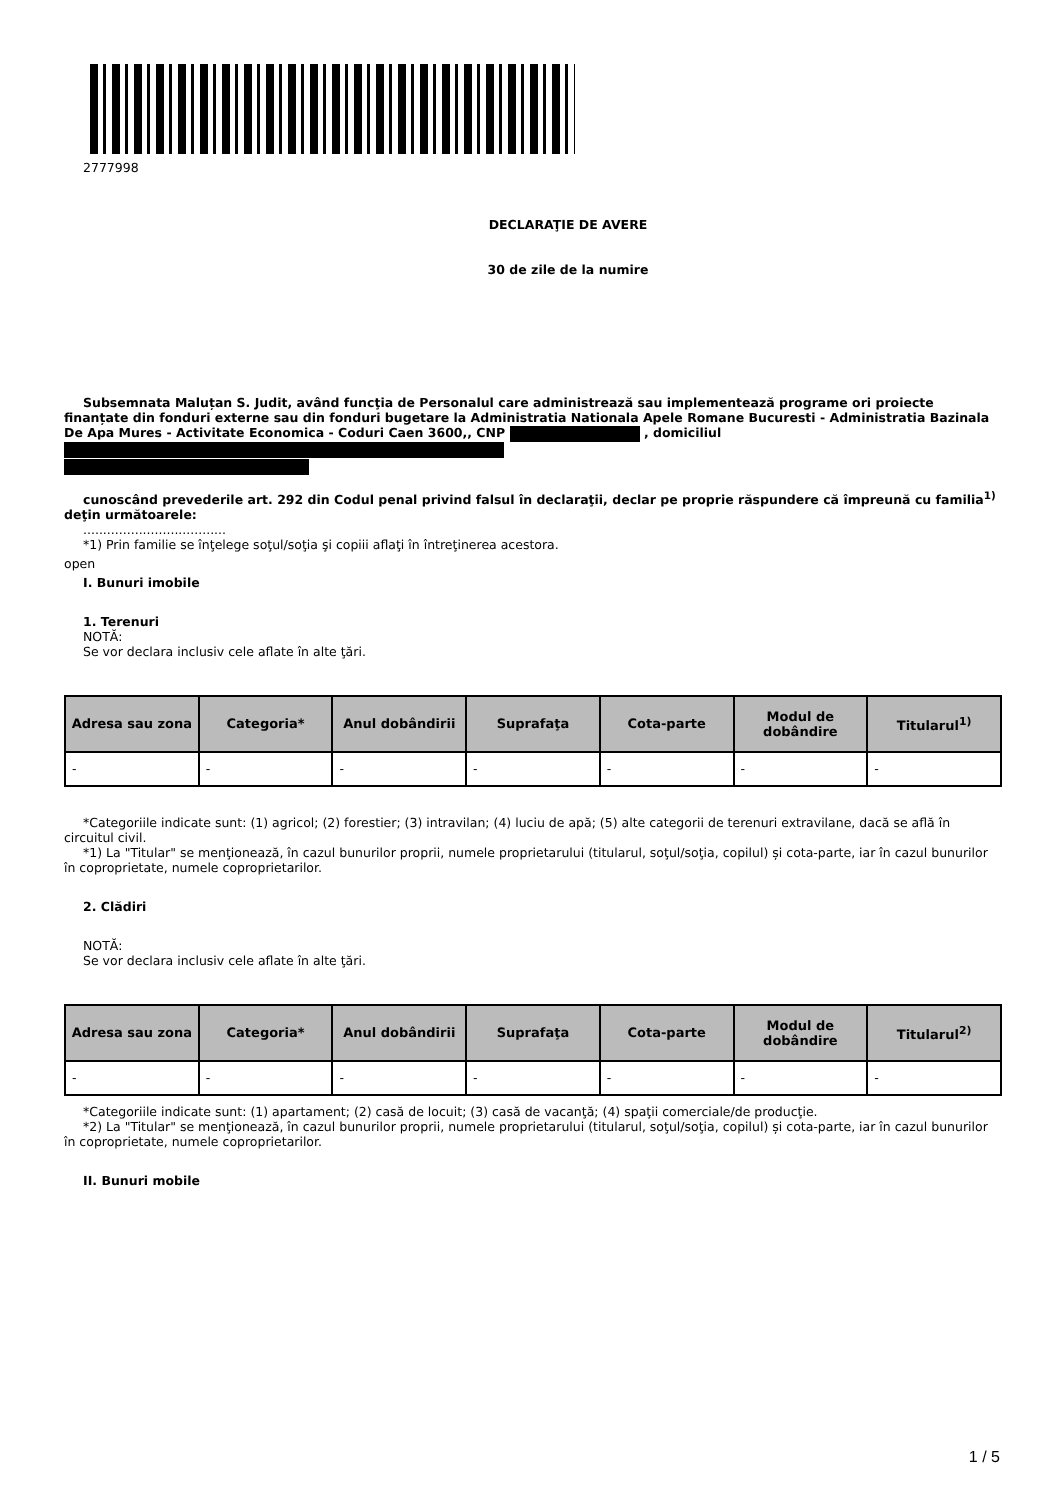2777998
DECLARAŢIE DE AVERE
30 de zile de la numire
Subsemnata Maluțan S. Judit, având funcţia de Personalul care administrează sau implementează programe ori proiecte finanțate din fonduri externe sau din fonduri bugetare la Administratia Nationala Apele Romane Bucuresti - Administratia Bazinala De Apa Mures - Activitate Economica - Coduri Caen 3600,, CNP , domiciliul
cunoscând prevederile art. 292 din Codul penal privind falsul în declaraţii, declar pe proprie răspundere că împreună cu familia<sup>1)</sup> deţin următoarele:
....................................
*1) Prin familie se înţelege soţul/soţia şi copiii aflaţi în întreţinerea acestora.
open
I. Bunuri imobile
1. Terenuri
NOTĂ:
Se vor declara inclusiv cele aflate în alte ţări.
| Adresa sau zona | Categoria* | Anul dobândirii | Suprafaţa | Cota-parte | Modul de dobândire | Titularul<sup>1)</sup> |
| --- | --- | --- | --- | --- | --- | --- |
| - | - | - | - | - | - | - |
*Categoriile indicate sunt: (1) agricol; (2) forestier; (3) intravilan; (4) luciu de apă; (5) alte categorii de terenuri extravilane, dacă se află în circuitul civil.
*1) La "Titular" se menţionează, în cazul bunurilor proprii, numele proprietarului (titularul, soţul/soţia, copilul) și cota-parte, iar în cazul bunurilor în coproprietate, numele coproprietarilor.
2. Clădiri
NOTĂ:
Se vor declara inclusiv cele aflate în alte ţări.
| Adresa sau zona | Categoria* | Anul dobândirii | Suprafaţa | Cota-parte | Modul de dobândire | Titularul<sup>2)</sup> |
| --- | --- | --- | --- | --- | --- | --- |
| - | - | - | - | - | - | - |
*Categoriile indicate sunt: (1) apartament; (2) casă de locuit; (3) casă de vacanţă; (4) spaţii comerciale/de producţie.
*2) La "Titular" se menţionează, în cazul bunurilor proprii, numele proprietarului (titularul, soţul/soţia, copilul) și cota-parte, iar în cazul bunurilor în coproprietate, numele coproprietarilor.
II. Bunuri mobile
1 / 5